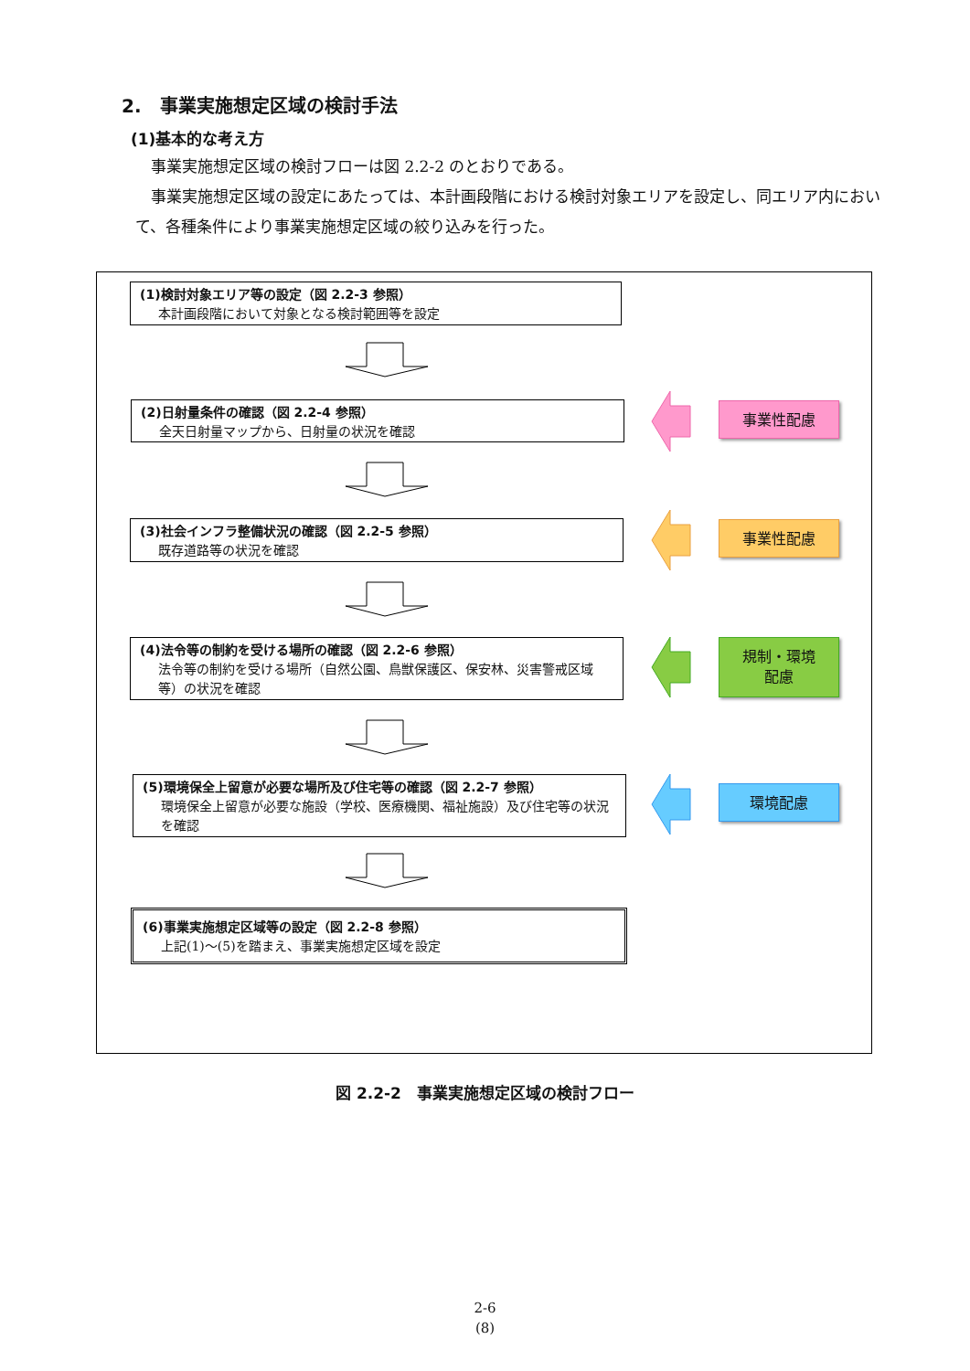2.　事業実施想定区域の検討手法
(1)基本的な考え方
　事業実施想定区域の検討フローは図 2.2-2 のとおりである。
　事業実施想定区域の設定にあたっては、本計画段階における検討対象エリアを設定し、同エリア内において、各種条件により事業実施想定区域の絞り込みを行った。
(1)検討対象エリア等の設定（図 2.2-3 参照）
本計画段階において対象となる検討範囲等を設定
(2)日射量条件の確認（図 2.2-4 参照）
全天日射量マップから、日射量の状況を確認
(3)社会インフラ整備状況の確認（図 2.2-5 参照）
既存道路等の状況を確認
(4)法令等の制約を受ける場所の確認（図 2.2-6 参照）
法令等の制約を受ける場所（自然公園、鳥獣保護区、保安林、災害警戒区域等）の状況を確認
(5)環境保全上留意が必要な場所及び住宅等の確認（図 2.2-7 参照）
環境保全上留意が必要な施設（学校、医療機関、福祉施設）及び住宅等の状況を確認
(6)事業実施想定区域等の設定（図 2.2-8 参照）
上記(1)～(5)を踏まえ、事業実施想定区域を設定
事業性配慮
事業性配慮
規制・環境
配慮
環境配慮
図 2.2-2　事業実施想定区域の検討フロー
2-6
(8)